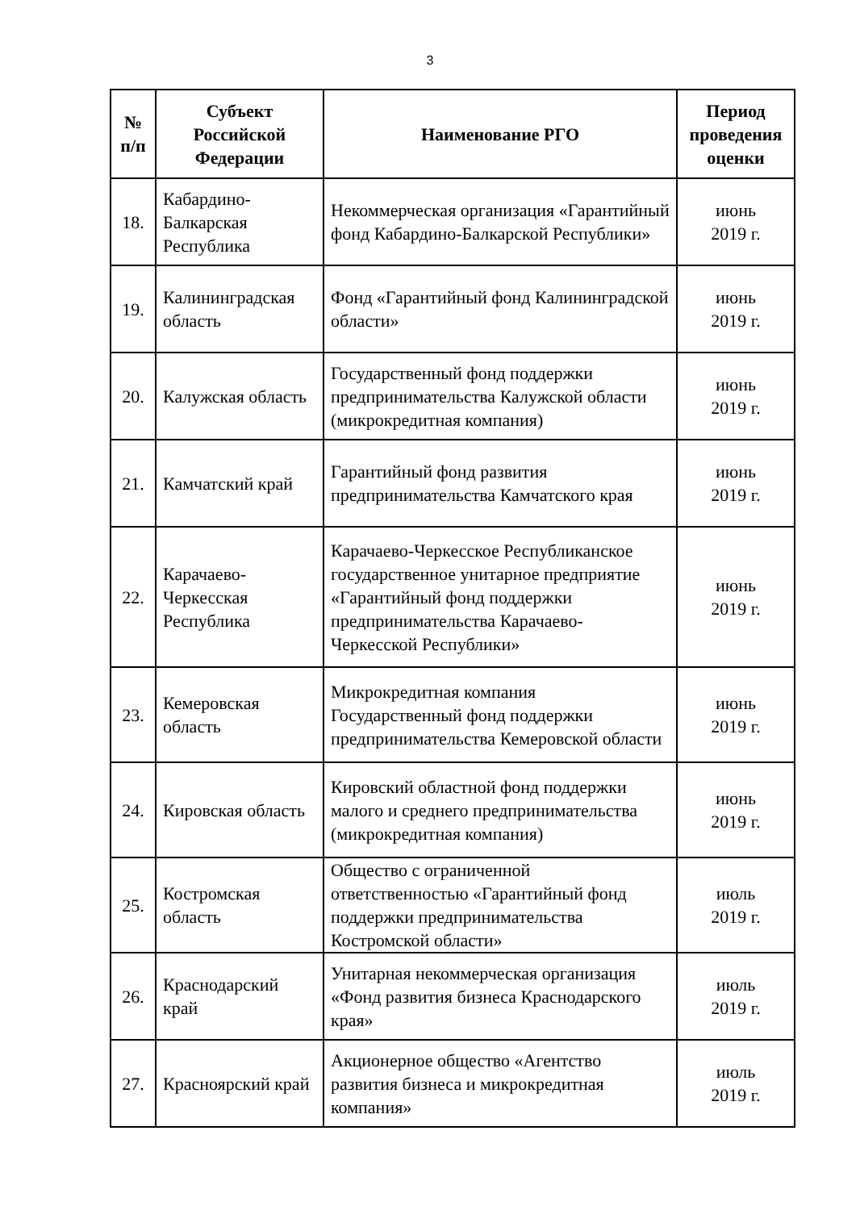3
| № п/п | Субъект Российской Федерации | Наименование РГО | Период проведения оценки |
| --- | --- | --- | --- |
| 18. | Кабардино-Балкарская Республика | Некоммерческая организация «Гарантийный фонд Кабардино-Балкарской Республики» | июнь 2019 г. |
| 19. | Калининградская область | Фонд «Гарантийный фонд Калининградской области» | июнь 2019 г. |
| 20. | Калужская область | Государственный фонд поддержки предпринимательства Калужской области (микрокредитная компания) | июнь 2019 г. |
| 21. | Камчатский край | Гарантийный фонд развития предпринимательства Камчатского края | июнь 2019 г. |
| 22. | Карачаево-Черкесская Республика | Карачаево-Черкесское Республиканское государственное унитарное предприятие «Гарантийный фонд поддержки предпринимательства Карачаево-Черкесской Республики» | июнь 2019 г. |
| 23. | Кемеровская область | Микрокредитная компания Государственный фонд поддержки предпринимательства Кемеровской области | июнь 2019 г. |
| 24. | Кировская область | Кировский областной фонд поддержки малого и среднего предпринимательства (микрокредитная компания) | июнь 2019 г. |
| 25. | Костромская область | Общество с ограниченной ответственностью «Гарантийный фонд поддержки предпринимательства Костромской области» | июль 2019 г. |
| 26. | Краснодарский край | Унитарная некоммерческая организация «Фонд развития бизнеса Краснодарского края» | июль 2019 г. |
| 27. | Красноярский край | Акционерное общество «Агентство развития бизнеса и микрокредитная компания» | июль 2019 г. |